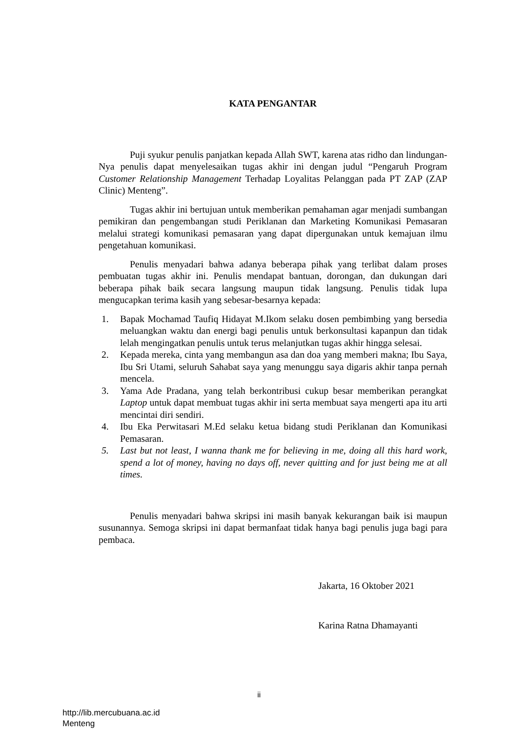KATA PENGANTAR
Puji syukur penulis panjatkan kepada Allah SWT, karena atas ridho dan lindungan-Nya penulis dapat menyelesaikan tugas akhir ini dengan judul “Pengaruh Program Customer Relationship Management Terhadap Loyalitas Pelanggan pada PT ZAP (ZAP Clinic) Menteng”.
Tugas akhir ini bertujuan untuk memberikan pemahaman agar menjadi sumbangan pemikiran dan pengembangan studi Periklanan dan Marketing Komunikasi Pemasaran melalui strategi komunikasi pemasaran yang dapat dipergunakan untuk kemajuan ilmu pengetahuan komunikasi.
Penulis menyadari bahwa adanya beberapa pihak yang terlibat dalam proses pembuatan tugas akhir ini. Penulis mendapat bantuan, dorongan, dan dukungan dari beberapa pihak baik secara langsung maupun tidak langsung. Penulis tidak lupa mengucapkan terima kasih yang sebesar-besarnya kepada:
1. Bapak Mochamad Taufiq Hidayat M.Ikom selaku dosen pembimbing yang bersedia meluangkan waktu dan energi bagi penulis untuk berkonsultasi kapanpun dan tidak lelah mengingatkan penulis untuk terus melanjutkan tugas akhir hingga selesai.
2. Kepada mereka, cinta yang membangun asa dan doa yang memberi makna; Ibu Saya, Ibu Sri Utami, seluruh Sahabat saya yang menunggu saya digaris akhir tanpa pernah mencela.
3. Yama Ade Pradana, yang telah berkontribusi cukup besar memberikan perangkat Laptop untuk dapat membuat tugas akhir ini serta membuat saya mengerti apa itu arti mencintai diri sendiri.
4. Ibu Eka Perwitasari M.Ed selaku ketua bidang studi Periklanan dan Komunikasi Pemasaran.
5. Last but not least, I wanna thank me for believing in me, doing all this hard work, spend a lot of money, having no days off, never quitting and for just being me at all times.
Penulis menyadari bahwa skripsi ini masih banyak kekurangan baik isi maupun susunannya. Semoga skripsi ini dapat bermanfaat tidak hanya bagi penulis juga bagi para pembaca.
Jakarta, 16 Oktober 2021
Karina Ratna Dhamayanti
ii
http://lib.mercubuana.ac.id
Menteng